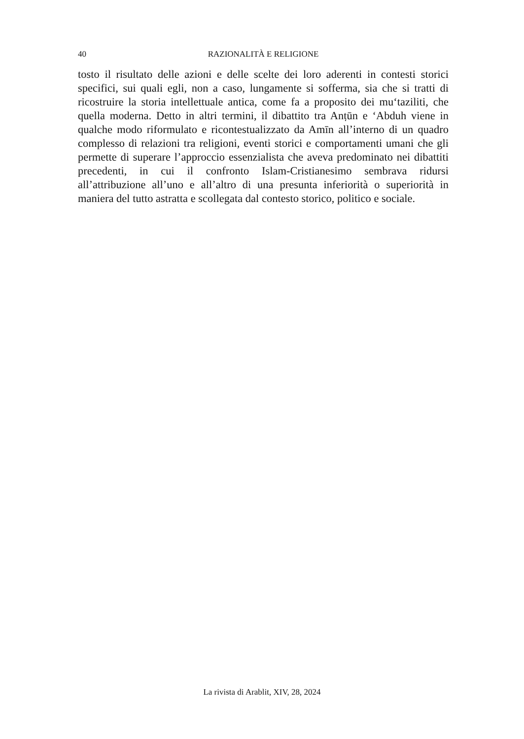40 RAZIONALITÀ E RELIGIONE
tosto il risultato delle azioni e delle scelte dei loro aderenti in contesti storici specifici, sui quali egli, non a caso, lungamente si sofferma, sia che si tratti di ricostruire la storia intellettuale antica, come fa a proposito dei mu‘taziliti, che quella moderna. Detto in altri termini, il dibattito tra Anṭūn e ‘Abduh viene in qualche modo riformulato e ricontestualizzato da Amīn all’interno di un quadro complesso di relazioni tra religioni, eventi storici e comportamenti umani che gli permette di superare l’approccio essenzialista che aveva predominato nei dibattiti precedenti, in cui il confronto Islam-Cristianesimo sembrava ridursi all’attribuzione all’uno e all’altro di una presunta inferiorità o superiorità in maniera del tutto astratta e scollegata dal contesto storico, politico e sociale.
La rivista di Arablit, XIV, 28, 2024